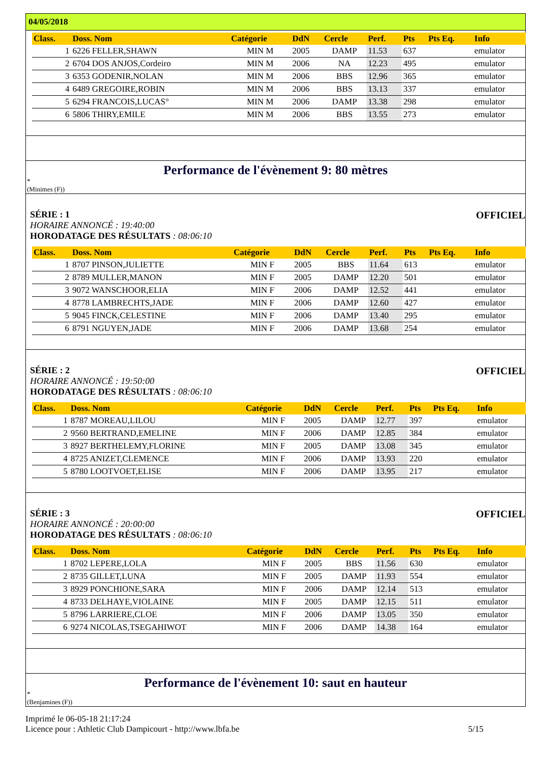04/05/2018
| Class. | Doss. Nom | Catégorie | DdN | Cercle | Perf. | Pts | Pts Eq. | Info |
| --- | --- | --- | --- | --- | --- | --- | --- | --- |
| 1 | 6226 FELLER,SHAWN | MIN M | 2005 | DAMP | 11.53 | 637 | | emulator |
| 2 | 6704 DOS ANJOS,Cordeiro | MIN M | 2006 | NA | 12.23 | 495 | | emulator |
| 3 | 6353 GODENIR,NOLAN | MIN M | 2006 | BBS | 12.96 | 365 | | emulator |
| 4 | 6489 GREGOIRE,ROBIN | MIN M | 2006 | BBS | 13.13 | 337 | | emulator |
| 5 | 6294 FRANCOIS,LUCAS° | MIN M | 2006 | DAMP | 13.38 | 298 | | emulator |
| 6 | 5806 THIRY,EMILE | MIN M | 2006 | BBS | 13.55 | 273 | | emulator |
Performance de l'évènement 9: 80 mètres
*
(Minimes (F))
SÉRIE : 1 OFFICIEL
HORAIRE ANNONCÉ : 19:40:00
HORODATAGE DES RÉSULTATS : 08:06:10
| Class. | Doss. Nom | Catégorie | DdN | Cercle | Perf. | Pts | Pts Eq. | Info |
| --- | --- | --- | --- | --- | --- | --- | --- | --- |
| 1 | 8707 PINSON,JULIETTE | MIN F | 2005 | BBS | 11.64 | 613 | | emulator |
| 2 | 8789 MULLER,MANON | MIN F | 2005 | DAMP | 12.20 | 501 | | emulator |
| 3 | 9072 WANSCHOOR,ELIA | MIN F | 2006 | DAMP | 12.52 | 441 | | emulator |
| 4 | 8778 LAMBRECHTS,JADE | MIN F | 2006 | DAMP | 12.60 | 427 | | emulator |
| 5 | 9045 FINCK,CELESTINE | MIN F | 2006 | DAMP | 13.40 | 295 | | emulator |
| 6 | 8791 NGUYEN,JADE | MIN F | 2006 | DAMP | 13.68 | 254 | | emulator |
SÉRIE : 2 OFFICIEL
HORAIRE ANNONCÉ : 19:50:00
HORODATAGE DES RÉSULTATS : 08:06:10
| Class. | Doss. Nom | Catégorie | DdN | Cercle | Perf. | Pts | Pts Eq. | Info |
| --- | --- | --- | --- | --- | --- | --- | --- | --- |
| 1 | 8787 MOREAU,LILOU | MIN F | 2005 | DAMP | 12.77 | 397 | | emulator |
| 2 | 9560 BERTRAND,EMELINE | MIN F | 2006 | DAMP | 12.85 | 384 | | emulator |
| 3 | 8927 BERTHELEMY,FLORINE | MIN F | 2005 | DAMP | 13.08 | 345 | | emulator |
| 4 | 8725 ANIZET,CLEMENCE | MIN F | 2006 | DAMP | 13.93 | 220 | | emulator |
| 5 | 8780 LOOTVOET,ELISE | MIN F | 2006 | DAMP | 13.95 | 217 | | emulator |
SÉRIE : 3 OFFICIEL
HORAIRE ANNONCÉ : 20:00:00
HORODATAGE DES RÉSULTATS : 08:06:10
| Class. | Doss. Nom | Catégorie | DdN | Cercle | Perf. | Pts | Pts Eq. | Info |
| --- | --- | --- | --- | --- | --- | --- | --- | --- |
| 1 | 8702 LEPERE,LOLA | MIN F | 2005 | BBS | 11.56 | 630 | | emulator |
| 2 | 8735 GILLET,LUNA | MIN F | 2005 | DAMP | 11.93 | 554 | | emulator |
| 3 | 8929 PONCHIONE,SARA | MIN F | 2006 | DAMP | 12.14 | 513 | | emulator |
| 4 | 8733 DELHAYE,VIOLAINE | MIN F | 2005 | DAMP | 12.15 | 511 | | emulator |
| 5 | 8796 LARRIERE,CLOE | MIN F | 2006 | DAMP | 13.05 | 350 | | emulator |
| 6 | 9274 NICOLAS,TSEGAHIWOT | MIN F | 2006 | DAMP | 14.38 | 164 | | emulator |
Performance de l'évènement 10: saut en hauteur
*
(Benjamines (F))
Imprimé le 06-05-18 21:17:24
Licence pour : Athletic Club Dampicourt - http://www.lbfa.be
5/15